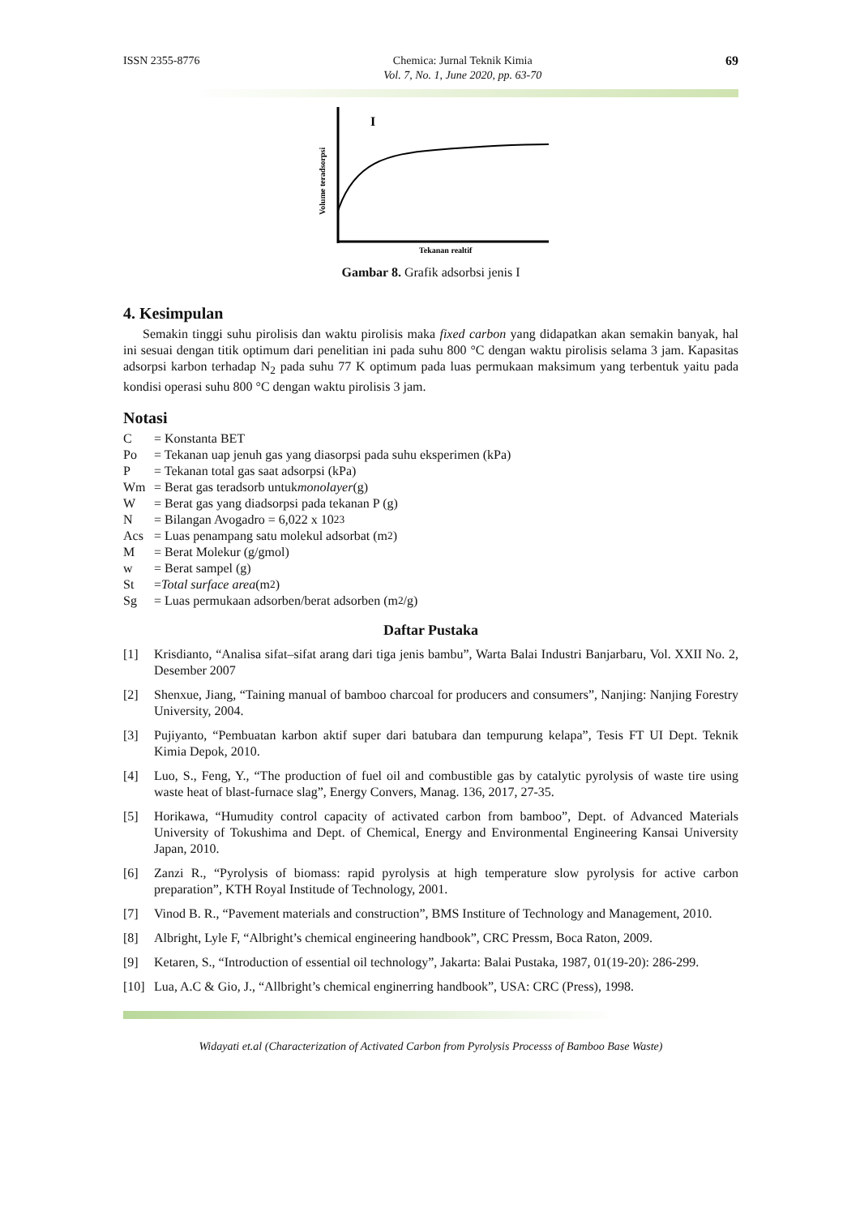ISSN 2355-8776 Chemica: Jurnal Teknik Kimia
Vol. 7, No. 1, June 2020, pp. 63-70
69
I
Volume teradsorpsi
Tekanan realtif
Gambar 8. Grafik adsorbsi jenis I
4. Kesimpulan
Semakin tinggi suhu pirolisis dan waktu pirolisis maka fixed carbon yang didapatkan akan semakin banyak, hal ini sesuai dengan titik optimum dari penelitian ini pada suhu 800 °C dengan waktu pirolisis selama 3 jam. Kapasitas adsorpsi karbon terhadap N<sub>2</sub> pada suhu 77 K optimum pada luas permukaan maksimum yang terbentuk yaitu pada kondisi operasi suhu 800 °C dengan waktu pirolisis 3 jam.
Notasi
C = Konstanta BET
Po = Tekanan uap jenuh gas yang diasorpsi pada suhu eksperimen (kPa)
P = Tekanan total gas saat adsorpsi (kPa)
Wm = Berat gas teradsorb untuk monolayer (g)
W = Berat gas yang diadsorpsi pada tekanan P (g)
N = Bilangan Avogadro = 6,022 x 10<sup>23</sup>
Acs = Luas penampang satu molekul adsorbat (m<sup>2</sup>)
M = Berat Molekur (g/gmol)
w = Berat sampel (g)
St = Total surface area (m<sup>2</sup>)
Sg = Luas permukaan adsorben/berat adsorben (m<sup>2</sup>/g)
Daftar Pustaka
[1] Krisdianto, “Analisa sifat–sifat arang dari tiga jenis bambu”, Warta Balai Industri Banjarbaru, Vol. XXII No. 2, Desember 2007
[2] Shenxue, Jiang, “Taining manual of bamboo charcoal for producers and consumers”, Nanjing: Nanjing Forestry University, 2004.
[3] Pujiyanto, “Pembuatan karbon aktif super dari batubara dan tempurung kelapa”, Tesis FT UI Dept. Teknik Kimia Depok, 2010.
[4] Luo, S., Feng, Y., “The production of fuel oil and combustible gas by catalytic pyrolysis of waste tire using waste heat of blast-furnace slag”, Energy Convers, Manag. 136, 2017, 27-35.
[5] Horikawa, “Humudity control capacity of activated carbon from bamboo”, Dept. of Advanced Materials University of Tokushima and Dept. of Chemical, Energy and Environmental Engineering Kansai University Japan, 2010.
[6] Zanzi R., “Pyrolysis of biomass: rapid pyrolysis at high temperature slow pyrolysis for active carbon preparation”, KTH Royal Institude of Technology, 2001.
[7] Vinod B. R., “Pavement materials and construction”, BMS Institure of Technology and Management, 2010.
[8] Albright, Lyle F, “Albright’s chemical engineering handbook”, CRC Pressm, Boca Raton, 2009.
[9] Ketaren, S., “Introduction of essential oil technology”, Jakarta: Balai Pustaka, 1987, 01(19-20): 286-299.
[10]
Lua, A.C & Gio, J., “Allbright’s chemical enginerring handbook”, USA: CRC (Press), 1998.
Widayati et.al (Characterization of Activated Carbon from Pyrolysis Processs of Bamboo Base Waste)